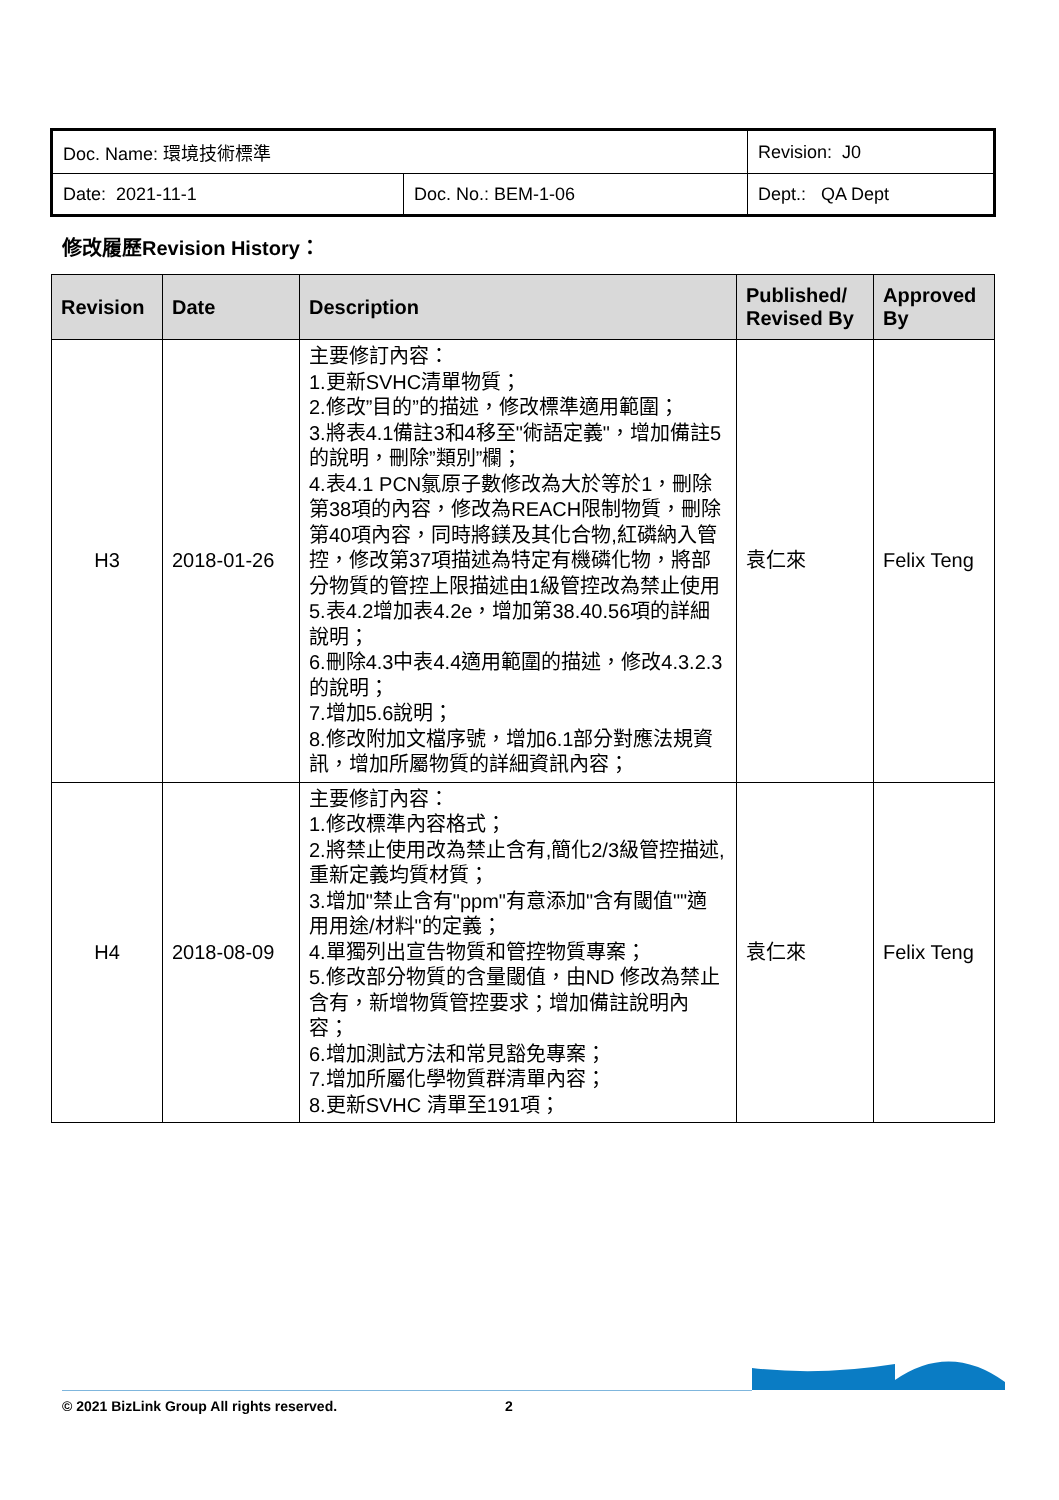| Doc. Name: 環境技術標準 | | Revision: J0 |
| Date: 2021-11-1 | Doc. No.: BEM-1-06 | Dept.: QA Dept |
修改履歷Revision History：
| Revision | Date | Description | Published/ Revised By | Approved By |
| --- | --- | --- | --- | --- |
| H3 | 2018-01-26 | 主要修訂內容： 1.更新SVHC清單物質； 2.修改”目的”的描述，修改標準適用範圍； 3.將表4.1備註3和4移至"術語定義"，增加備註5的說明，刪除”類別”欄； 4.表4.1 PCN氯原子數修改為大於等於1，刪除第38項的內容，修改為REACH限制物質，刪除第40項內容，同時將鎂及其化合物,紅磷納入管控，修改第37項描述為特定有機磷化物，將部分物質的管控上限描述由1級管控改為禁止使用 5.表4.2增加表4.2e，增加第38.40.56項的詳細說明； 6.刪除4.3中表4.4適用範圍的描述，修改4.3.2.3的說明； 7.增加5.6說明； 8.修改附加文檔序號，增加6.1部分對應法規資訊，增加所屬物質的詳細資訊內容； | 袁仁來 | Felix Teng |
| H4 | 2018-08-09 | 主要修訂內容： 1.修改標準內容格式； 2.將禁止使用改為禁止含有,簡化2/3級管控描述,重新定義均質材質； 3.增加"禁止含有"ppm"有意添加"含有閾值""適用用途/材料"的定義； 4.單獨列出宣告物質和管控物質專案； 5.修改部分物質的含量閾值，由ND 修改為禁止含有，新增物質管控要求；增加備註說明內容； 6.增加測試方法和常見豁免專案； 7.增加所屬化學物質群清單內容； 8.更新SVHC 清單至191項； | 袁仁來 | Felix Teng |
© 2021 BizLink Group All rights reserved.
2